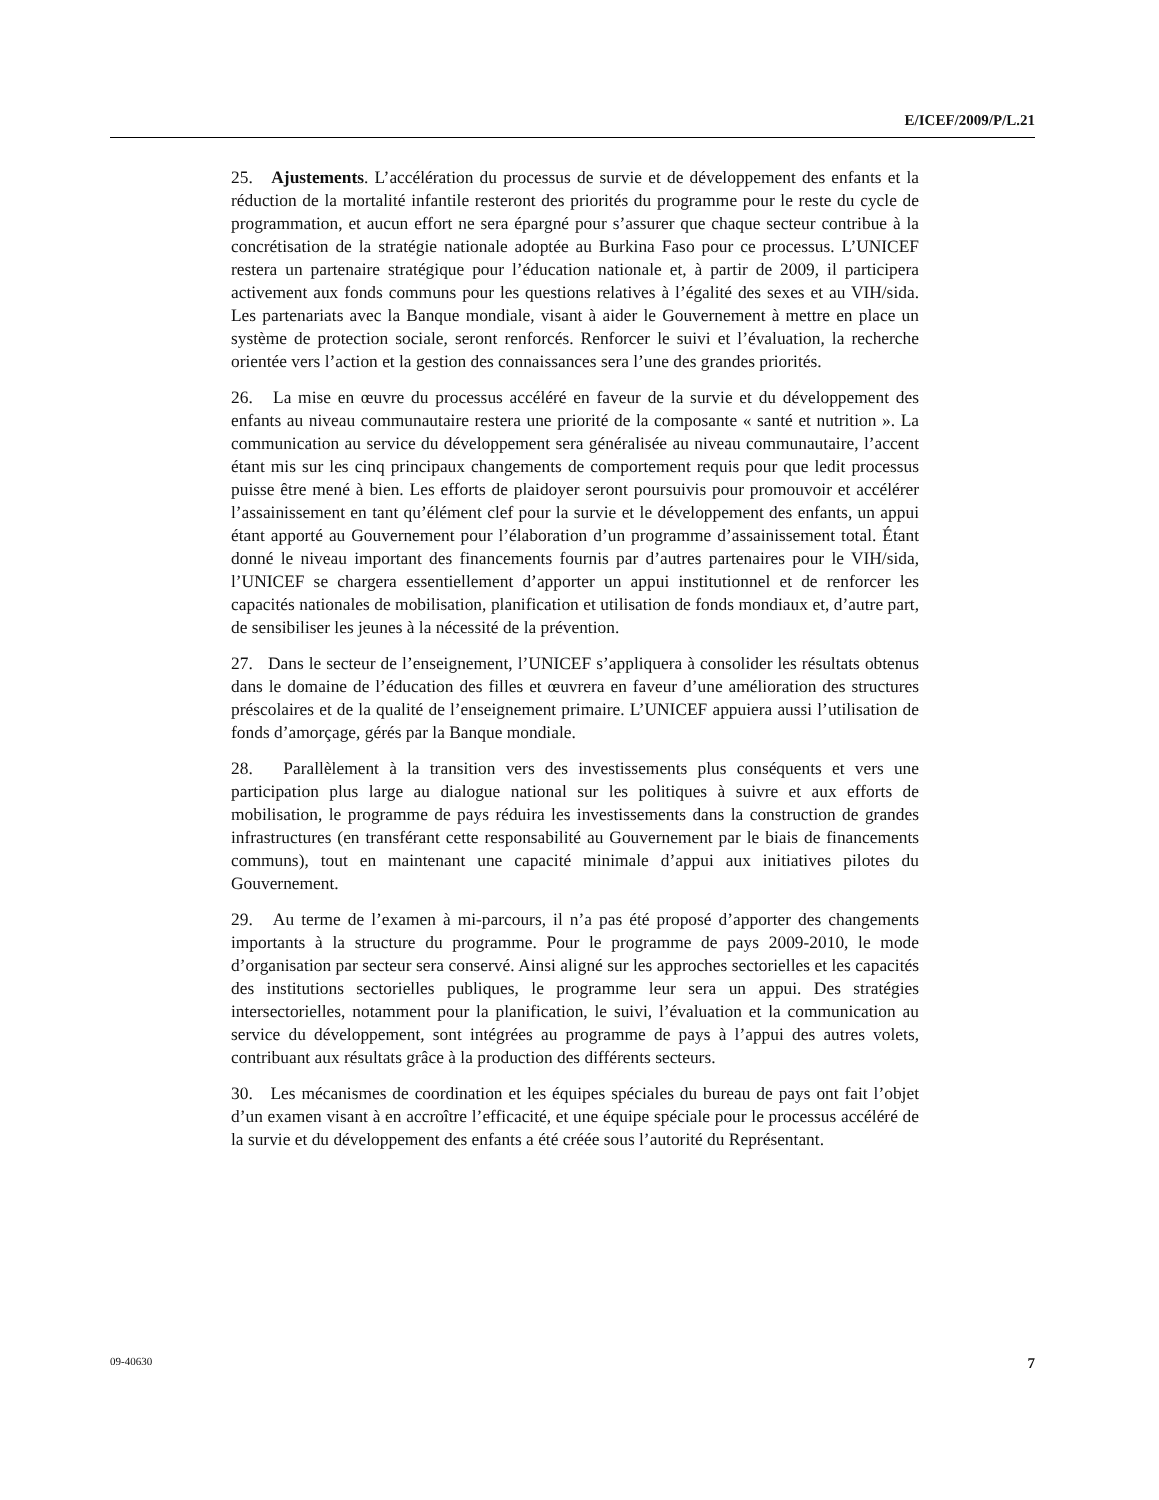E/ICEF/2009/P/L.21
25. Ajustements. L’accélération du processus de survie et de développement des enfants et la réduction de la mortalité infantile resteront des priorités du programme pour le reste du cycle de programmation, et aucun effort ne sera épargné pour s’assurer que chaque secteur contribue à la concrétisation de la stratégie nationale adoptée au Burkina Faso pour ce processus. L’UNICEF restera un partenaire stratégique pour l’éducation nationale et, à partir de 2009, il participera activement aux fonds communs pour les questions relatives à l’égalité des sexes et au VIH/sida. Les partenariats avec la Banque mondiale, visant à aider le Gouvernement à mettre en place un système de protection sociale, seront renforcés. Renforcer le suivi et l’évaluation, la recherche orientée vers l’action et la gestion des connaissances sera l’une des grandes priorités.
26. La mise en œuvre du processus accéléré en faveur de la survie et du développement des enfants au niveau communautaire restera une priorité de la composante « santé et nutrition ». La communication au service du développement sera généralisée au niveau communautaire, l’accent étant mis sur les cinq principaux changements de comportement requis pour que ledit processus puisse être mené à bien. Les efforts de plaidoyer seront poursuivis pour promouvoir et accélérer l’assainissement en tant qu’élément clef pour la survie et le développement des enfants, un appui étant apporté au Gouvernement pour l’élaboration d’un programme d’assainissement total. Étant donné le niveau important des financements fournis par d’autres partenaires pour le VIH/sida, l’UNICEF se chargera essentiellement d’apporter un appui institutionnel et de renforcer les capacités nationales de mobilisation, planification et utilisation de fonds mondiaux et, d’autre part, de sensibiliser les jeunes à la nécessité de la prévention.
27. Dans le secteur de l’enseignement, l’UNICEF s’appliquera à consolider les résultats obtenus dans le domaine de l’éducation des filles et œuvrera en faveur d’une amélioration des structures préscolaires et de la qualité de l’enseignement primaire. L’UNICEF appuiera aussi l’utilisation de fonds d’amorçage, gérés par la Banque mondiale.
28. Parallèlement à la transition vers des investissements plus conséquents et vers une participation plus large au dialogue national sur les politiques à suivre et aux efforts de mobilisation, le programme de pays réduira les investissements dans la construction de grandes infrastructures (en transférant cette responsabilité au Gouvernement par le biais de financements communs), tout en maintenant une capacité minimale d’appui aux initiatives pilotes du Gouvernement.
29. Au terme de l’examen à mi-parcours, il n’a pas été proposé d’apporter des changements importants à la structure du programme. Pour le programme de pays 2009-2010, le mode d’organisation par secteur sera conservé. Ainsi aligné sur les approches sectorielles et les capacités des institutions sectorielles publiques, le programme leur sera un appui. Des stratégies intersectorielles, notamment pour la planification, le suivi, l’évaluation et la communication au service du développement, sont intégrées au programme de pays à l’appui des autres volets, contribuant aux résultats grâce à la production des différents secteurs.
30. Les mécanismes de coordination et les équipes spéciales du bureau de pays ont fait l’objet d’un examen visant à en accroître l’efficacité, et une équipe spéciale pour le processus accéléré de la survie et du développement des enfants a été créée sous l’autorité du Représentant.
09-40630 7